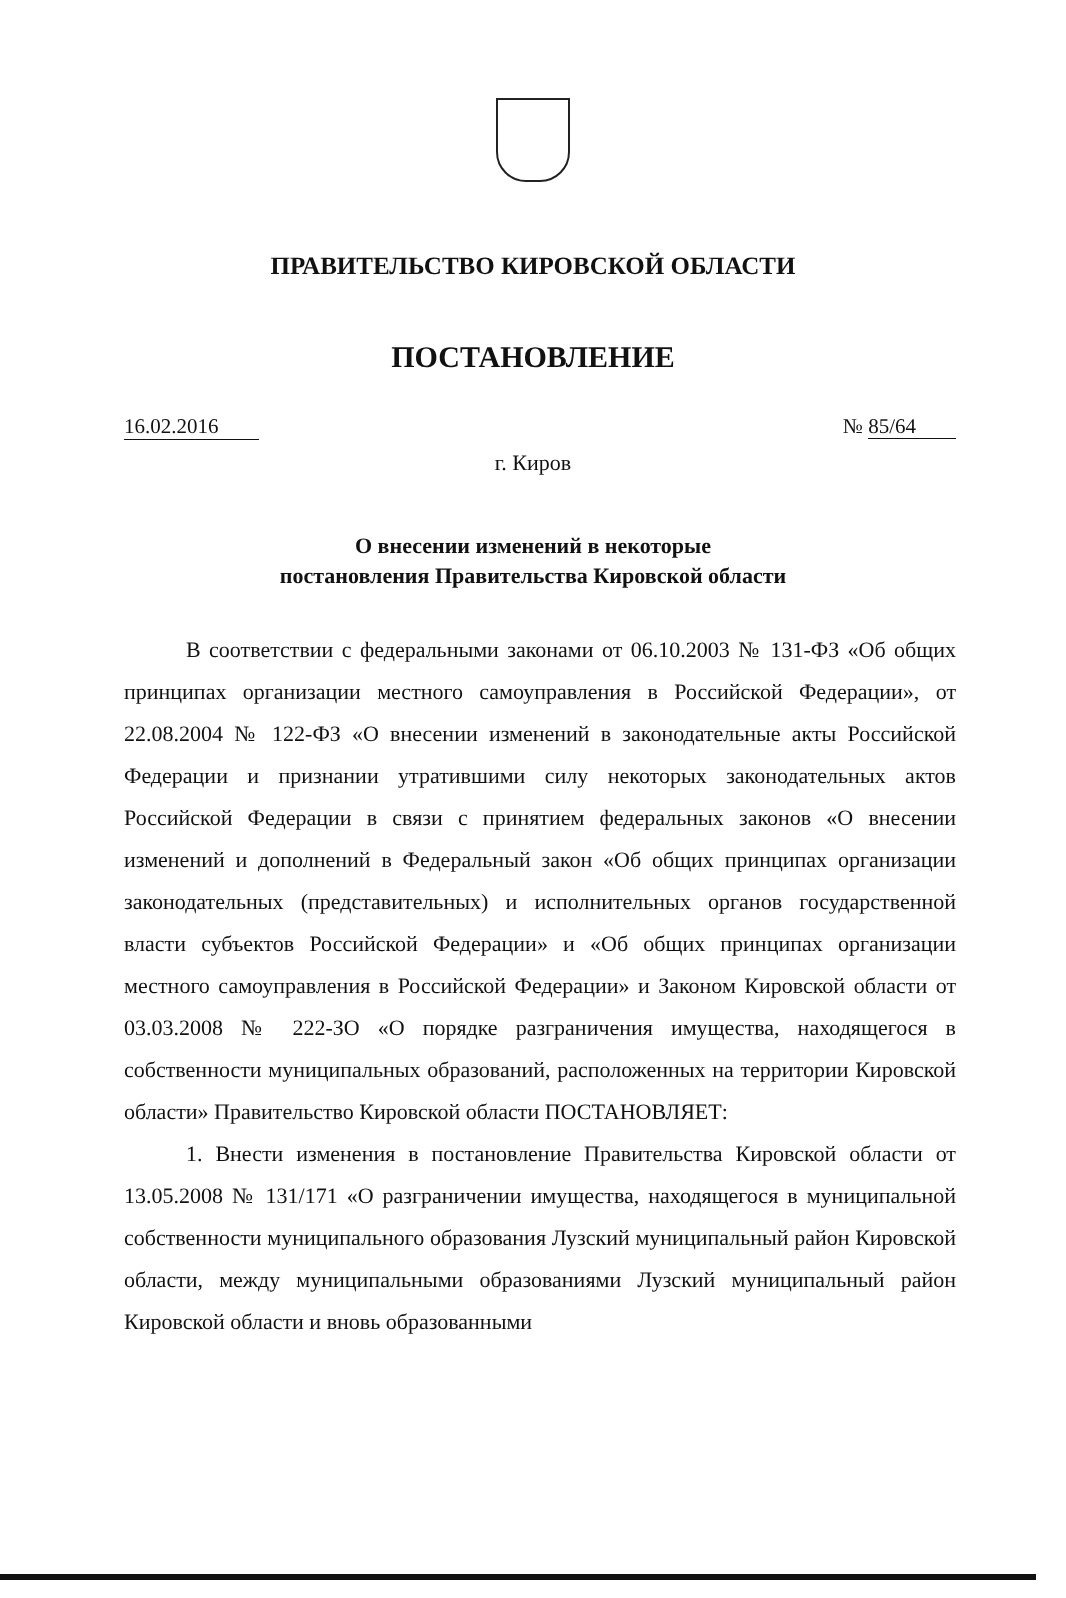ПРАВИТЕЛЬСТВО КИРОВСКОЙ ОБЛАСТИ
ПОСТАНОВЛЕНИЕ
16.02.2016 № 85/64
г. Киров
О внесении изменений в некоторые
постановления Правительства Кировской области
В соответствии с федеральными законами от 06.10.2003 № 131-ФЗ «Об общих принципах организации местного самоуправления в Российской Федерации», от 22.08.2004 № 122-ФЗ «О внесении изменений в законодательные акты Российской Федерации и признании утратившими силу некоторых законодательных актов Российской Федерации в связи с принятием федеральных законов «О внесении изменений и дополнений в Федеральный закон «Об общих принципах организации законодательных (представительных) и исполнительных органов государственной власти субъектов Российской Федерации» и «Об общих принципах организации местного самоуправления в Российской Федерации» и Законом Кировской области от 03.03.2008 № 222-ЗО «О порядке разграничения имущества, находящегося в собственности муниципальных образований, расположенных на территории Кировской области» Правительство Кировской области ПОСТАНОВЛЯЕТ:
1. Внести изменения в постановление Правительства Кировской области от 13.05.2008 № 131/171 «О разграничении имущества, находящегося в муниципальной собственности муниципального образования Лузский муниципальный район Кировской области, между муниципальными образованиями Лузский муниципальный район Кировской области и вновь образованными